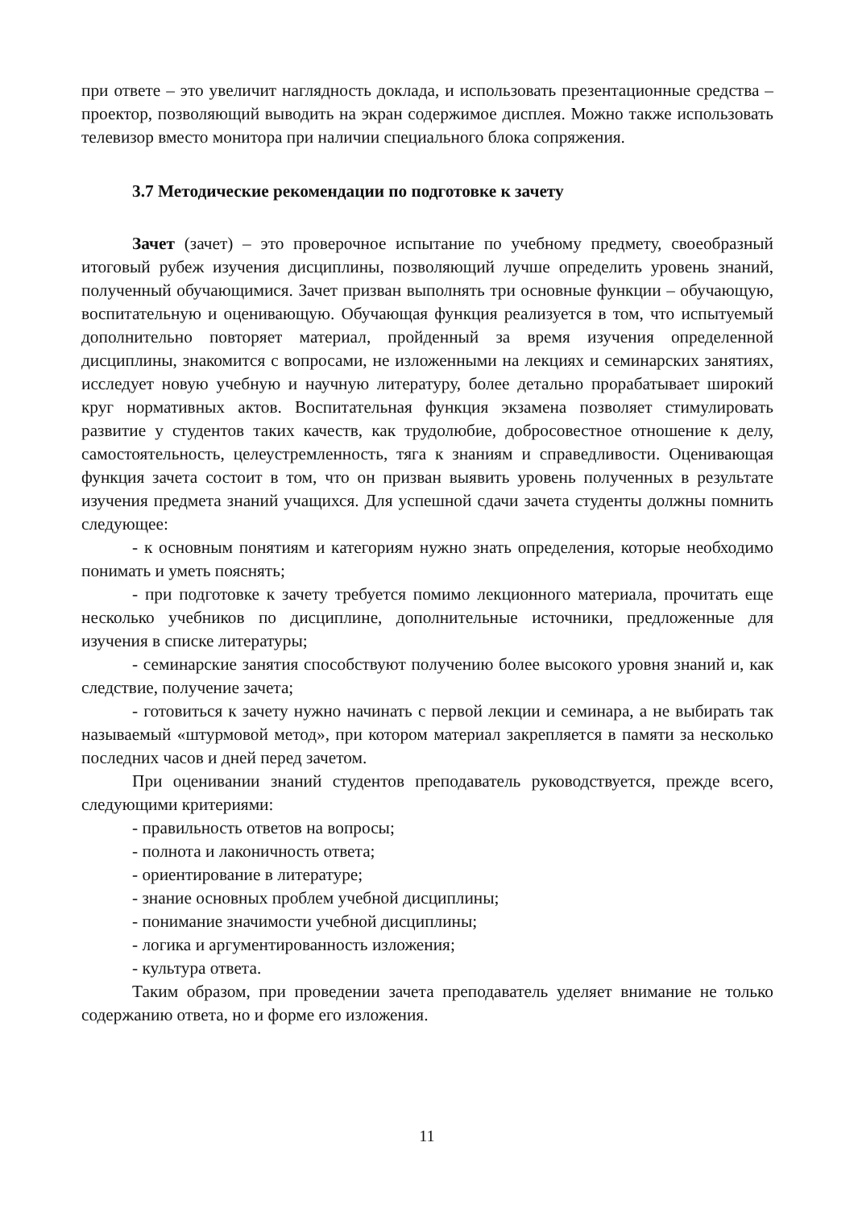при ответе – это увеличит наглядность доклада, и использовать презентационные средства – проектор, позволяющий выводить на экран содержимое дисплея. Можно также использовать телевизор вместо монитора при наличии специального блока сопряжения.
3.7 Методические рекомендации по подготовке к зачету
Зачет (зачет) – это проверочное испытание по учебному предмету, своеобразный итоговый рубеж изучения дисциплины, позволяющий лучше определить уровень знаний, полученный обучающимися. Зачет призван выполнять три основные функции – обучающую, воспитательную и оценивающую. Обучающая функция реализуется в том, что испытуемый дополнительно повторяет материал, пройденный за время изучения определенной дисциплины, знакомится с вопросами, не изложенными на лекциях и семинарских занятиях, исследует новую учебную и научную литературу, более детально прорабатывает широкий круг нормативных актов. Воспитательная функция экзамена позволяет стимулировать развитие у студентов таких качеств, как трудолюбие, добросовестное отношение к делу, самостоятельность, целеустремленность, тяга к знаниям и справедливости. Оценивающая функция зачета состоит в том, что он призван выявить уровень полученных в результате изучения предмета знаний учащихся. Для успешной сдачи зачета студенты должны помнить следующее:
- к основным понятиям и категориям нужно знать определения, которые необходимо понимать и уметь пояснять;
- при подготовке к зачету требуется помимо лекционного материала, прочитать еще несколько учебников по дисциплине, дополнительные источники, предложенные для изучения в списке литературы;
- семинарские занятия способствуют получению более высокого уровня знаний и, как следствие, получение зачета;
- готовиться к зачету нужно начинать с первой лекции и семинара, а не выбирать так называемый «штурмовой метод», при котором материал закрепляется в памяти за несколько последних часов и дней перед зачетом.
При оценивании знаний студентов преподаватель руководствуется, прежде всего, следующими критериями:
- правильность ответов на вопросы;
- полнота и лаконичность ответа;
- ориентирование в литературе;
- знание основных проблем учебной дисциплины;
- понимание значимости учебной дисциплины;
- логика и аргументированность изложения;
- культура ответа.
Таким образом, при проведении зачета преподаватель уделяет внимание не только содержанию ответа, но и форме его изложения.
11